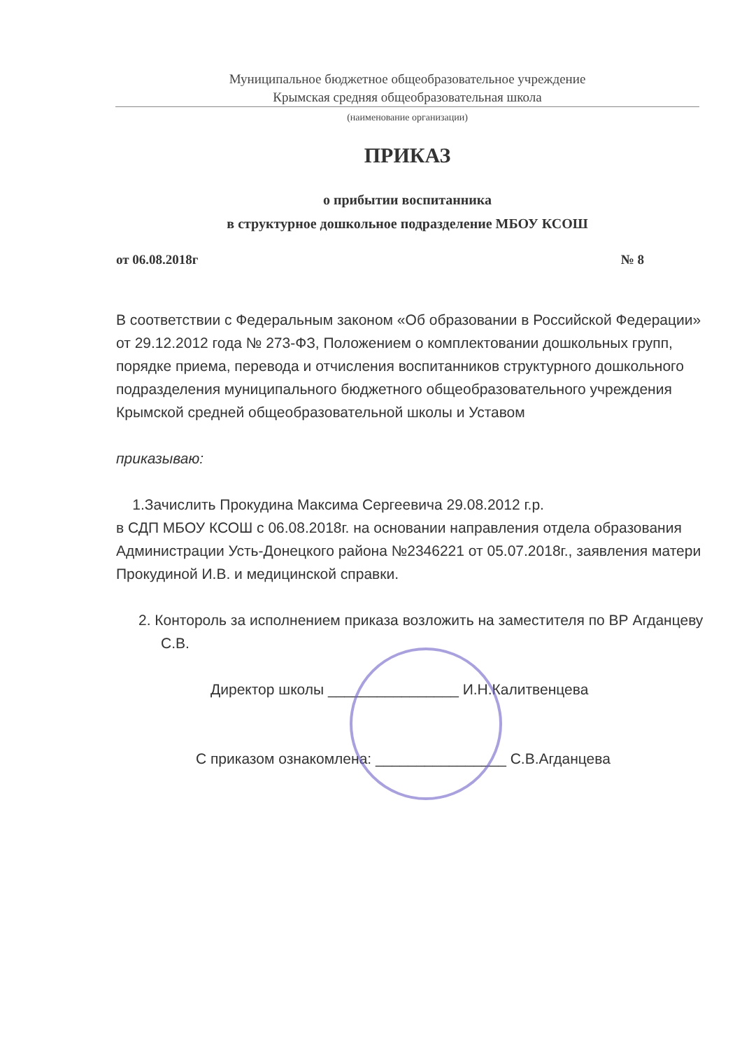Муниципальное бюджетное общеобразовательное учреждение
Крымская средняя общеобразовательная школа
(наименование организации)
ПРИКАЗ
о прибытии воспитанника
в структурное дошкольное подразделение МБОУ КСОШ
от 06.08.2018г № 8
В соответствии с Федеральным законом «Об образовании в Российской Федерации» от 29.12.2012 года № 273-ФЗ, Положением о комплектовании дошкольных групп, порядке приема, перевода и отчисления воспитанников структурного дошкольного подразделения муниципального бюджетного общеобразовательного учреждения Крымской средней общеобразовательной школы и Уставом
приказываю:
1.Зачислить Прокудина Максима Сергеевича 29.08.2012 г.р.
в СДП МБОУ КСОШ с 06.08.2018г. на основании направления отдела образования Администрации Усть-Донецкого района №2346221 от 05.07.2018г., заявления матери Прокудиной И.В. и медицинской справки.
2. Контороль за исполнением приказа возложить на заместителя по ВР Агданцеву С.В.
Директор школы ________________ И.Н.Калитвенцева
С приказом ознакомлена: ________________ С.В.Агданцева